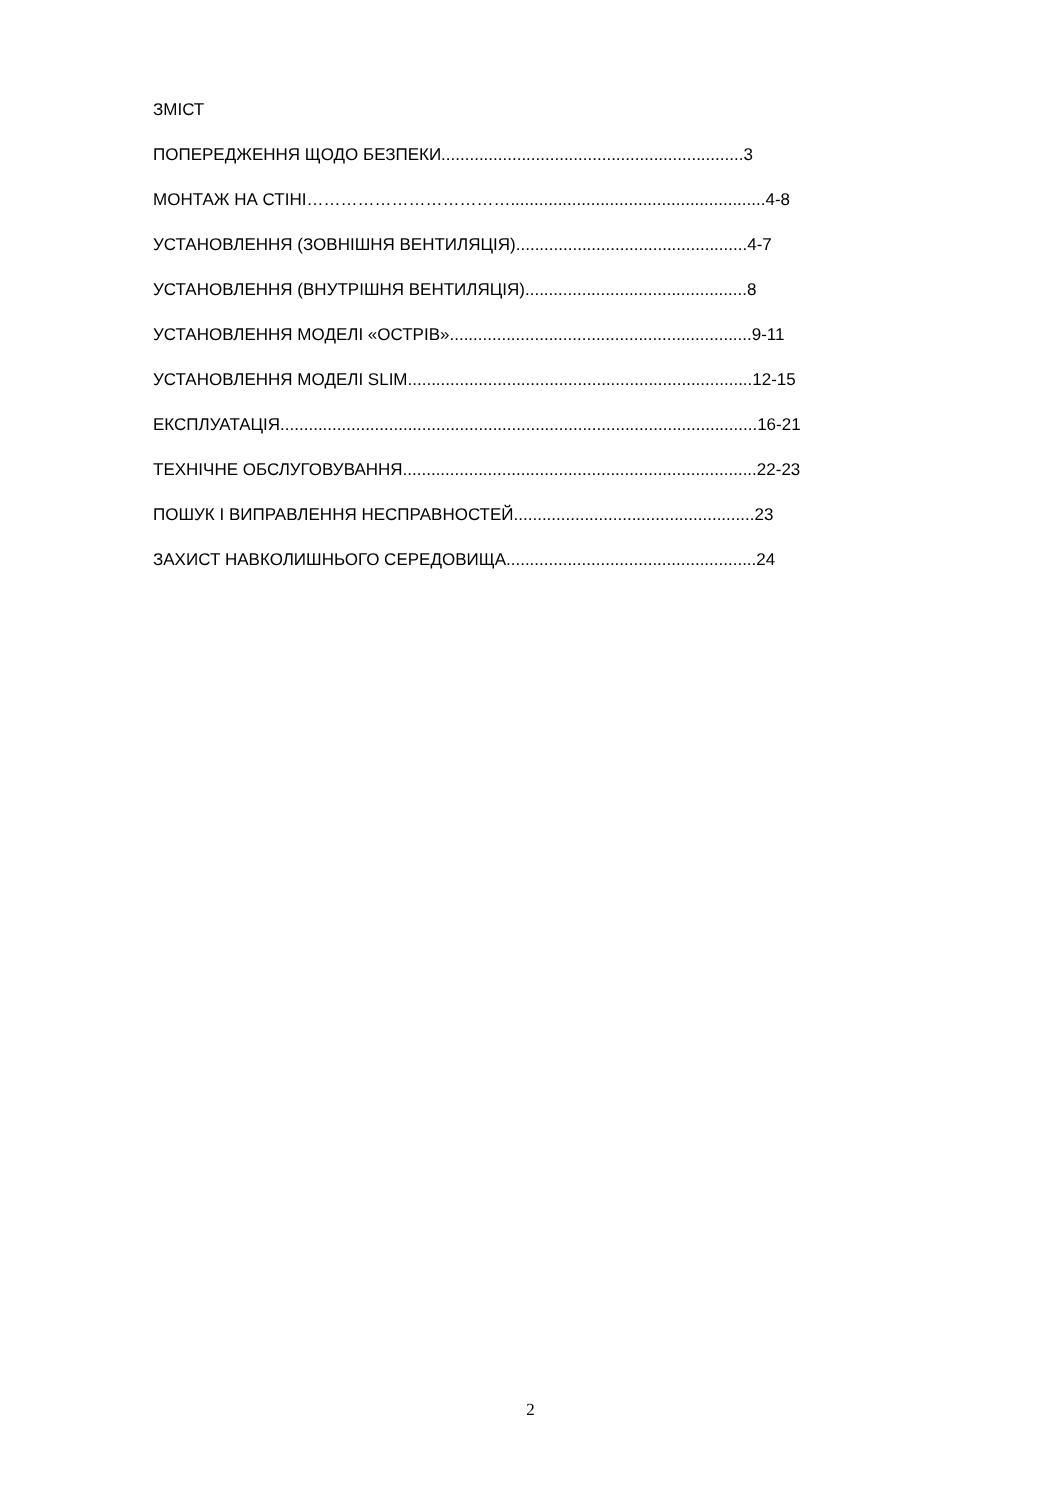ЗМІСТ
ПОПЕРЕДЖЕННЯ ЩОДО БЕЗПЕКИ................................................................3
МОНТАЖ НА СТІНІ………………………………......................................................4-8
УСТАНОВЛЕННЯ (ЗОВНІШНЯ ВЕНТИЛЯЦІЯ).................................................4-7
УСТАНОВЛЕННЯ (ВНУТРІШНЯ ВЕНТИЛЯЦІЯ)...............................................8
УСТАНОВЛЕННЯ МОДЕЛІ «ОСТРІВ»................................................................9-11
УСТАНОВЛЕННЯ МОДЕЛІ SLIM.........................................................................12-15
ЕКСПЛУАТАЦІЯ.....................................................................................................16-21
ТЕХНІЧНЕ ОБСЛУГОВУВАННЯ...........................................................................22-23
ПОШУК І ВИПРАВЛЕННЯ НЕСПРАВНОСТЕЙ...................................................23
ЗАХИСТ НАВКОЛИШНЬОГО СЕРЕДОВИЩА.....................................................24
2